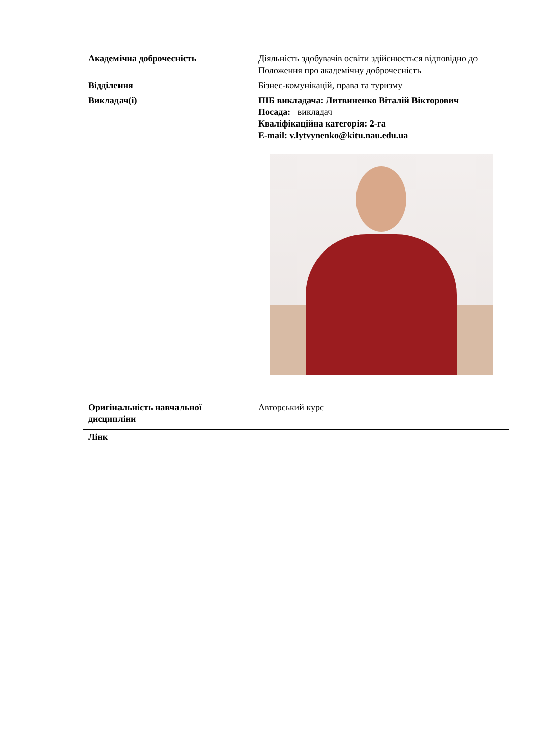| Академічна доброчесність | Діяльність здобувачів освіти здійснюється відповідно до Положення про академічну доброчесність |
| Відділення | Бізнес-комунікацій, права та туризму |
| Викладач(і) | ПІБ викладача: Литвиненко Віталій Вікторович Посада: викладач Кваліфікаційна категорія: 2-га E-mail: v.lytvynenko@kitu.nau.edu.ua |
| Оригінальність навчальної дисципліни | Авторський курс |
| Лінк | |